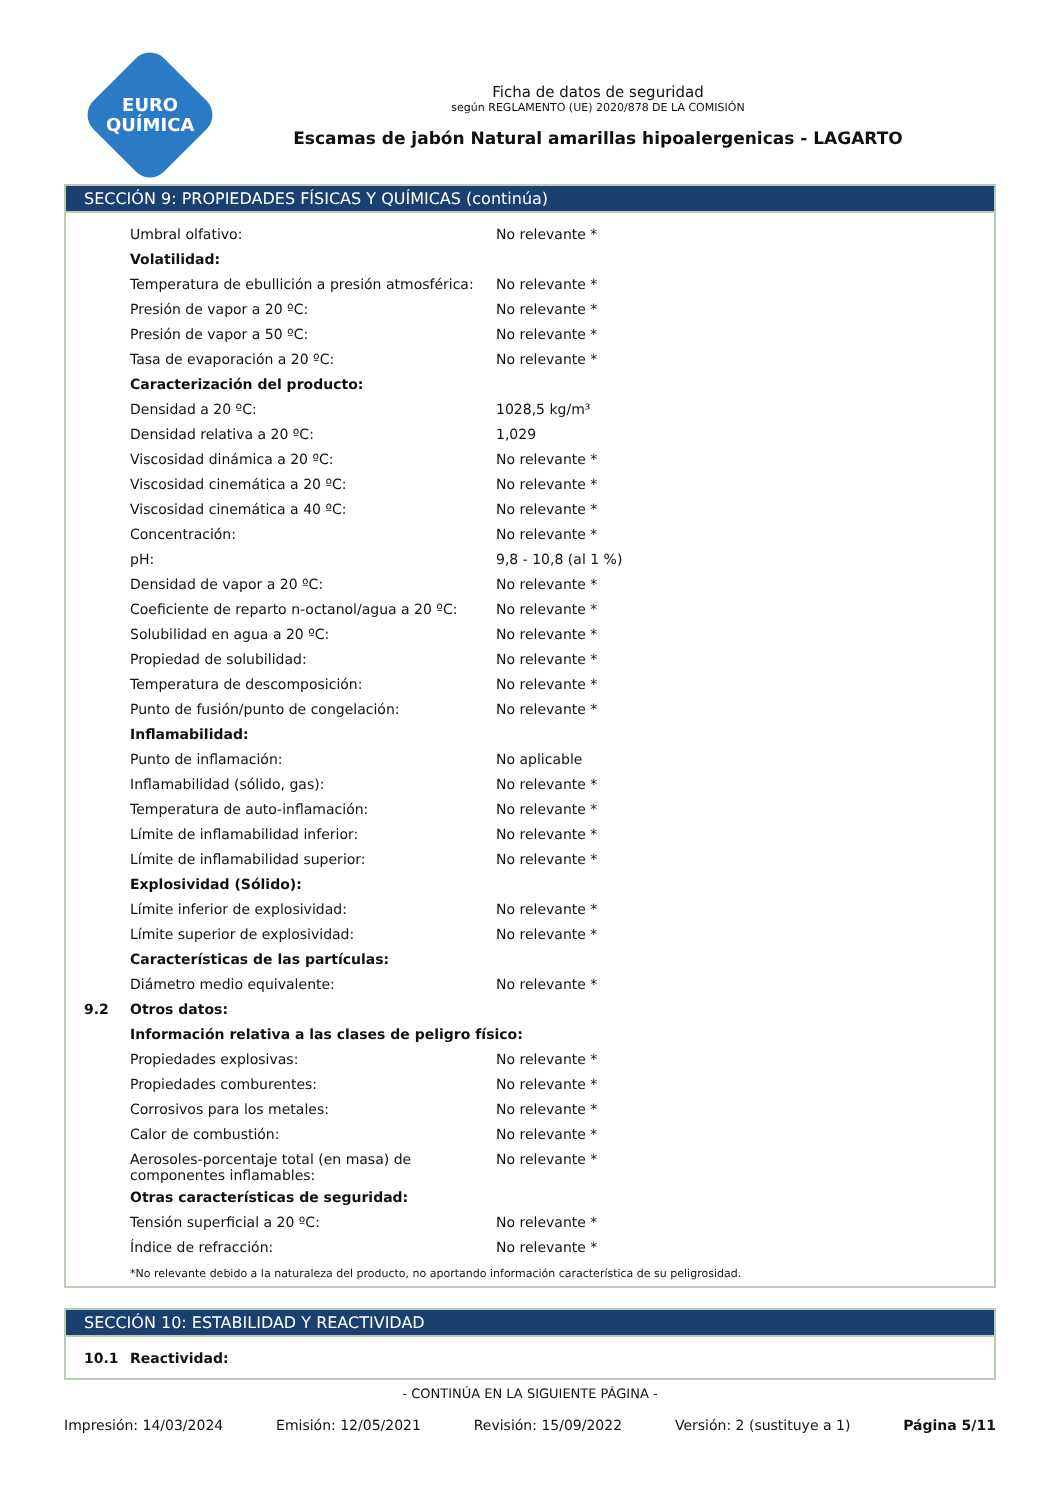EURO
QUÍMICA
Ficha de datos de seguridad
según REGLAMENTO (UE) 2020/878 DE LA COMISIÓN
Escamas de jabón Natural amarillas hipoalergenicas - LAGARTO
SECCIÓN 9: PROPIEDADES FÍSICAS Y QUÍMICAS (continúa)
| | Umbral olfativo: | No relevante * |
| | Volatilidad: | |
| | Temperatura de ebullición a presión atmosférica: | No relevante * |
| | Presión de vapor a 20 ºC: | No relevante * |
| | Presión de vapor a 50 ºC: | No relevante * |
| | Tasa de evaporación a 20 ºC: | No relevante * |
| | Caracterización del producto: | |
| | Densidad a 20 ºC: | 1028,5 kg/m³ |
| | Densidad relativa a 20 ºC: | 1,029 |
| | Viscosidad dinámica a 20 ºC: | No relevante * |
| | Viscosidad cinemática a 20 ºC: | No relevante * |
| | Viscosidad cinemática a 40 ºC: | No relevante * |
| | Concentración: | No relevante * |
| | pH: | 9,8 - 10,8 (al 1 %) |
| | Densidad de vapor a 20 ºC: | No relevante * |
| | Coeficiente de reparto n-octanol/agua a 20 ºC: | No relevante * |
| | Solubilidad en agua a 20 ºC: | No relevante * |
| | Propiedad de solubilidad: | No relevante * |
| | Temperatura de descomposición: | No relevante * |
| | Punto de fusión/punto de congelación: | No relevante * |
| | Inflamabilidad: | |
| | Punto de inflamación: | No aplicable |
| | Inflamabilidad (sólido, gas): | No relevante * |
| | Temperatura de auto-inflamación: | No relevante * |
| | Límite de inflamabilidad inferior: | No relevante * |
| | Límite de inflamabilidad superior: | No relevante * |
| | Explosividad (Sólido): | |
| | Límite inferior de explosividad: | No relevante * |
| | Límite superior de explosividad: | No relevante * |
| | Características de las partículas: | |
| | Diámetro medio equivalente: | No relevante * |
| 9.2 | Otros datos: | |
| | Información relativa a las clases de peligro físico: | |
| | Propiedades explosivas: | No relevante * |
| | Propiedades comburentes: | No relevante * |
| | Corrosivos para los metales: | No relevante * |
| | Calor de combustión: | No relevante * |
| | Aerosoles-porcentaje total (en masa) de componentes inflamables: | No relevante * |
| | Otras características de seguridad: | |
| | Tensión superficial a 20 ºC: | No relevante * |
| | Índice de refracción: | No relevante * |
*No relevante debido a la naturaleza del producto, no aportando información característica de su peligrosidad.
SECCIÓN 10: ESTABILIDAD Y REACTIVIDAD
| 10.1 | Reactividad: |
- CONTINÚA EN LA SIGUIENTE PÁGINA -
Impresión: 14/03/2024 Emisión: 12/05/2021 Revisión: 15/09/2022 Versión: 2 (sustituye a 1) Página 5/11